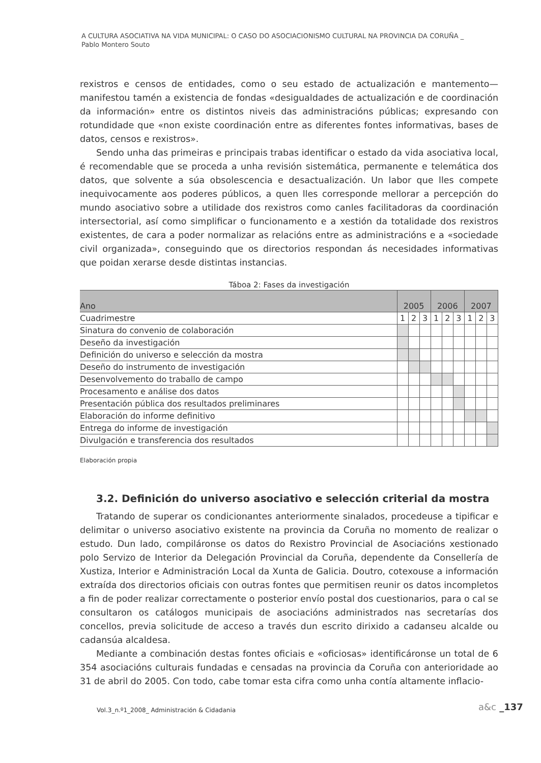A CULTURA ASOCIATIVA NA VIDA MUNICIPAL: O CASO DO ASOCIACIONISMO CULTURAL NA PROVINCIA DA CORUÑA _
Pablo Montero Souto
rexistros e censos de entidades, como o seu estado de actualización e mantemento— manifestou tamén a existencia de fondas «desigualdades de actualización e de coordinación da información» entre os distintos niveis das administracións públicas; expresando con rotundidade que «non existe coordinación entre as diferentes fontes informativas, bases de datos, censos e rexistros».
Sendo unha das primeiras e principais trabas identificar o estado da vida asociativa local, é recomendable que se proceda a unha revisión sistemática, permanente e telemática dos datos, que solvente a súa obsolescencia e desactualización. Un labor que lles compete inequivocamente aos poderes públicos, a quen lles corresponde mellorar a percepción do mundo asociativo sobre a utilidade dos rexistros como canles facilitadoras da coordinación intersectorial, así como simplificar o funcionamento e a xestión da totalidade dos rexistros existentes, de cara a poder normalizar as relacións entre as administracións e a «sociedade civil organizada», conseguindo que os directorios respondan ás necesidades informativas que poidan xerarse desde distintas instancias.
Táboa 2: Fases da investigación
| Ano | 2005 | | | 2006 | | | 2007 | | |
| --- | --- | --- | --- | --- | --- | --- | --- | --- | --- |
| Cuadrimestre | 1 | 2 | 3 | 1 | 2 | 3 | 1 | 2 | 3 |
| Sinatura do convenio de colaboración | | | | | | | | | |
| Deseño da investigación | | | | | | | | | |
| Definición do universo e selección da mostra | | | | | | | | | |
| Deseño do instrumento de investigación | | | | | | | | | |
| Desenvolvemento do traballo de campo | | | | | | | | | |
| Procesamento e análise dos datos | | | | | | | | | |
| Presentación pública dos resultados preliminares | | | | | | | | | |
| Elaboración do informe definitivo | | | | | | | | | |
| Entrega do informe de investigación | | | | | | | | | |
| Divulgación e transferencia dos resultados | | | | | | | | | |
Elaboración propia
3.2. Definición do universo asociativo e selección criterial da mostra
Tratando de superar os condicionantes anteriormente sinalados, procedeuse a tipificar e delimitar o universo asociativo existente na provincia da Coruña no momento de realizar o estudo. Dun lado, compiláronse os datos do Rexistro Provincial de Asociacións xestionado polo Servizo de Interior da Delegación Provincial da Coruña, dependente da Consellería de Xustiza, Interior e Administración Local da Xunta de Galicia. Doutro, cotexouse a información extraída dos directorios oficiais con outras fontes que permitisen reunir os datos incompletos a fin de poder realizar correctamente o posterior envío postal dos cuestionarios, para o cal se consultaron os catálogos municipais de asociacións administrados nas secretarías dos concellos, previa solicitude de acceso a través dun escrito dirixido a cadanseu alcalde ou cadansúa alcaldesa.
Mediante a combinación destas fontes oficiais e «oficiosas» identificáronse un total de 6 354 asociacións culturais fundadas e censadas na provincia da Coruña con anterioridade ao 31 de abril do 2005. Con todo, cabe tomar esta cifra como unha contía altamente inflacio-
Vol.3_n.º1_2008_ Administración & Cidadania
a&c _137